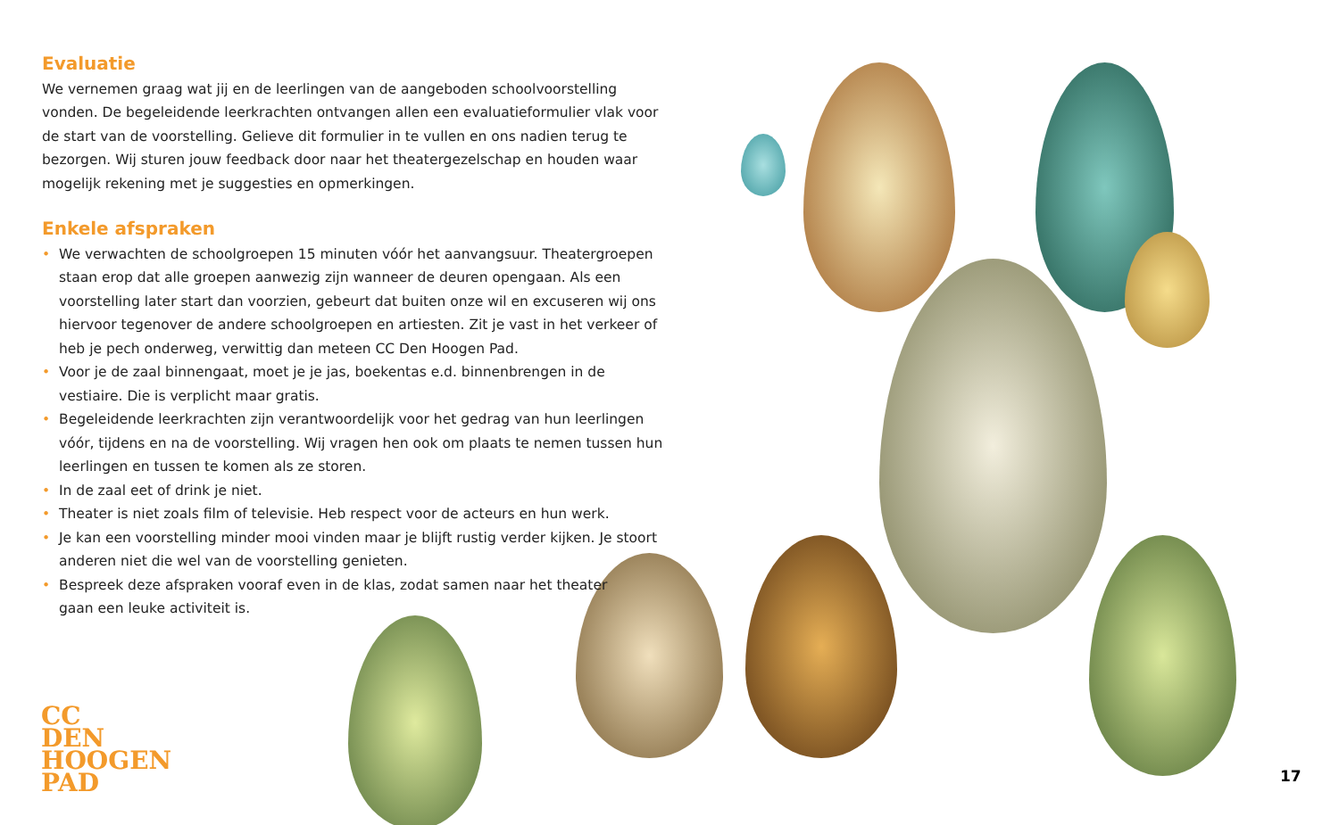Evaluatie
We vernemen graag wat jij en de leerlingen van de aangeboden schoolvoorstelling vonden. De begeleidende leerkrachten ontvangen allen een evaluatieformulier vlak voor de start van de voorstelling. Gelieve dit formulier in te vullen en ons nadien terug te bezorgen. Wij sturen jouw feedback door naar het theatergezelschap en houden waar mogelijk rekening met je suggesties en opmerkingen.
Enkele afspraken
• We verwachten de schoolgroepen 15 minuten vóór het aanvangsuur. Theatergroepen staan erop dat alle groepen aanwezig zijn wanneer de deuren opengaan. Als een voorstelling later start dan voorzien, gebeurt dat buiten onze wil en excuseren wij ons hiervoor tegenover de andere schoolgroepen en artiesten. Zit je vast in het verkeer of heb je pech onderweg, verwittig dan meteen CC Den Hoogen Pad.
• Voor je de zaal binnengaat, moet je je jas, boekentas e.d. binnenbrengen in de vestiaire. Die is verplicht maar gratis.
• Begeleidende leerkrachten zijn verantwoordelijk voor het gedrag van hun leerlingen vóór, tijdens en na de voorstelling. Wij vragen hen ook om plaats te nemen tussen hun leerlingen en tussen te komen als ze storen.
• In de zaal eet of drink je niet.
• Theater is niet zoals film of televisie. Heb respect voor de acteurs en hun werk.
• Je kan een voorstelling minder mooi vinden maar je blijft rustig verder kijken. Je stoort anderen niet die wel van de voorstelling genieten.
• Bespreek deze afspraken vooraf even in de klas, zodat samen naar het theater
gaan een leuke activiteit is.
CC
DEN
HOOGEN
PAD
17